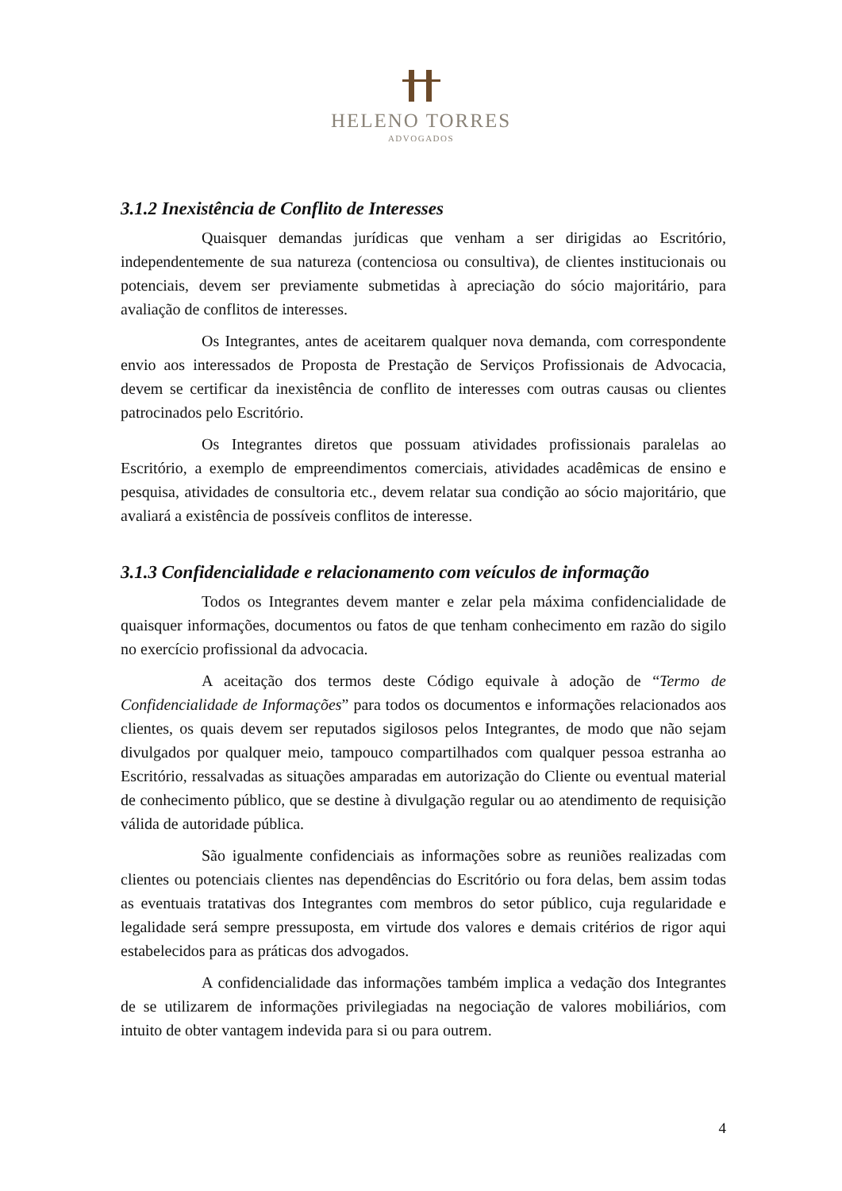HELENO TORRES
ADVOGADOS
3.1.2 Inexistência de Conflito de Interesses
Quaisquer demandas jurídicas que venham a ser dirigidas ao Escritório, independentemente de sua natureza (contenciosa ou consultiva), de clientes institucionais ou potenciais, devem ser previamente submetidas à apreciação do sócio majoritário, para avaliação de conflitos de interesses.
Os Integrantes, antes de aceitarem qualquer nova demanda, com correspondente envio aos interessados de Proposta de Prestação de Serviços Profissionais de Advocacia, devem se certificar da inexistência de conflito de interesses com outras causas ou clientes patrocinados pelo Escritório.
Os Integrantes diretos que possuam atividades profissionais paralelas ao Escritório, a exemplo de empreendimentos comerciais, atividades acadêmicas de ensino e pesquisa, atividades de consultoria etc., devem relatar sua condição ao sócio majoritário, que avaliará a existência de possíveis conflitos de interesse.
3.1.3 Confidencialidade e relacionamento com veículos de informação
Todos os Integrantes devem manter e zelar pela máxima confidencialidade de quaisquer informações, documentos ou fatos de que tenham conhecimento em razão do sigilo no exercício profissional da advocacia.
A aceitação dos termos deste Código equivale à adoção de “Termo de Confidencialidade de Informações” para todos os documentos e informações relacionados aos clientes, os quais devem ser reputados sigilosos pelos Integrantes, de modo que não sejam divulgados por qualquer meio, tampouco compartilhados com qualquer pessoa estranha ao Escritório, ressalvadas as situações amparadas em autorização do Cliente ou eventual material de conhecimento público, que se destine à divulgação regular ou ao atendimento de requisição válida de autoridade pública.
São igualmente confidenciais as informações sobre as reuniões realizadas com clientes ou potenciais clientes nas dependências do Escritório ou fora delas, bem assim todas as eventuais tratativas dos Integrantes com membros do setor público, cuja regularidade e legalidade será sempre pressuposta, em virtude dos valores e demais critérios de rigor aqui estabelecidos para as práticas dos advogados.
A confidencialidade das informações também implica a vedação dos Integrantes de se utilizarem de informações privilegiadas na negociação de valores mobiliários, com intuito de obter vantagem indevida para si ou para outrem.
4